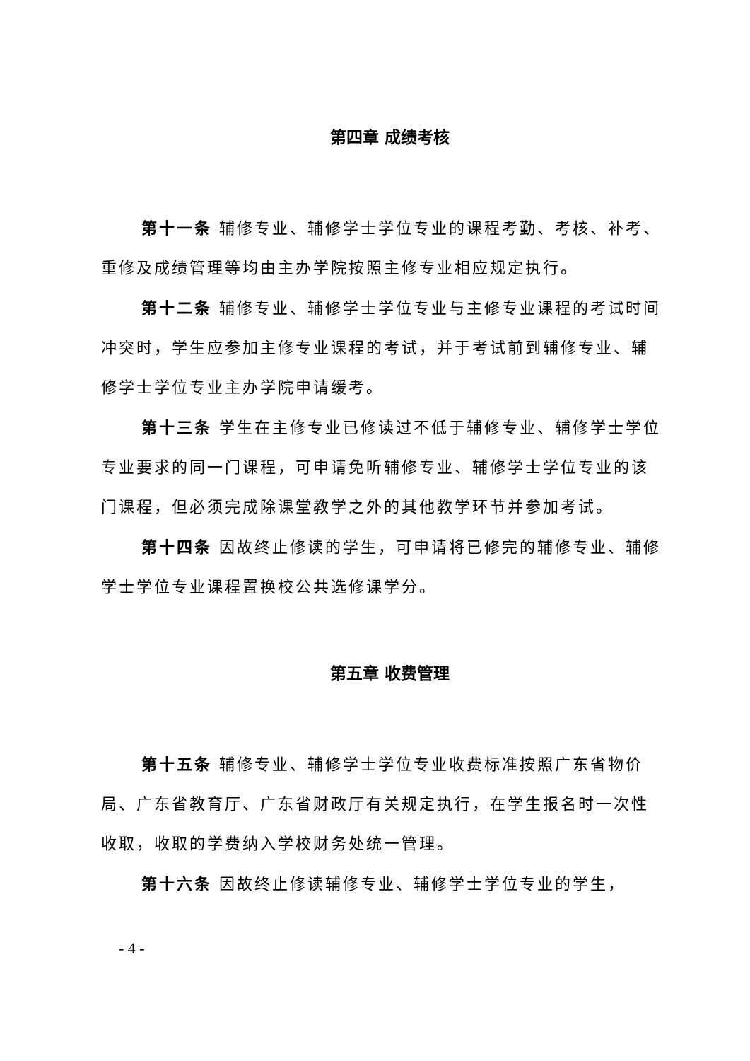第四章 成绩考核
第十一条 辅修专业、辅修学士学位专业的课程考勤、考核、补考、重修及成绩管理等均由主办学院按照主修专业相应规定执行。
第十二条 辅修专业、辅修学士学位专业与主修专业课程的考试时间冲突时，学生应参加主修专业课程的考试，并于考试前到辅修专业、辅修学士学位专业主办学院申请缓考。
第十三条 学生在主修专业已修读过不低于辅修专业、辅修学士学位专业要求的同一门课程，可申请免听辅修专业、辅修学士学位专业的该门课程，但必须完成除课堂教学之外的其他教学环节并参加考试。
第十四条 因故终止修读的学生，可申请将已修完的辅修专业、辅修学士学位专业课程置换校公共选修课学分。
第五章 收费管理
第十五条 辅修专业、辅修学士学位专业收费标准按照广东省物价局、广东省教育厅、广东省财政厅有关规定执行，在学生报名时一次性收取，收取的学费纳入学校财务处统一管理。
第十六条 因故终止修读辅修专业、辅修学士学位专业的学生，
- 4 -